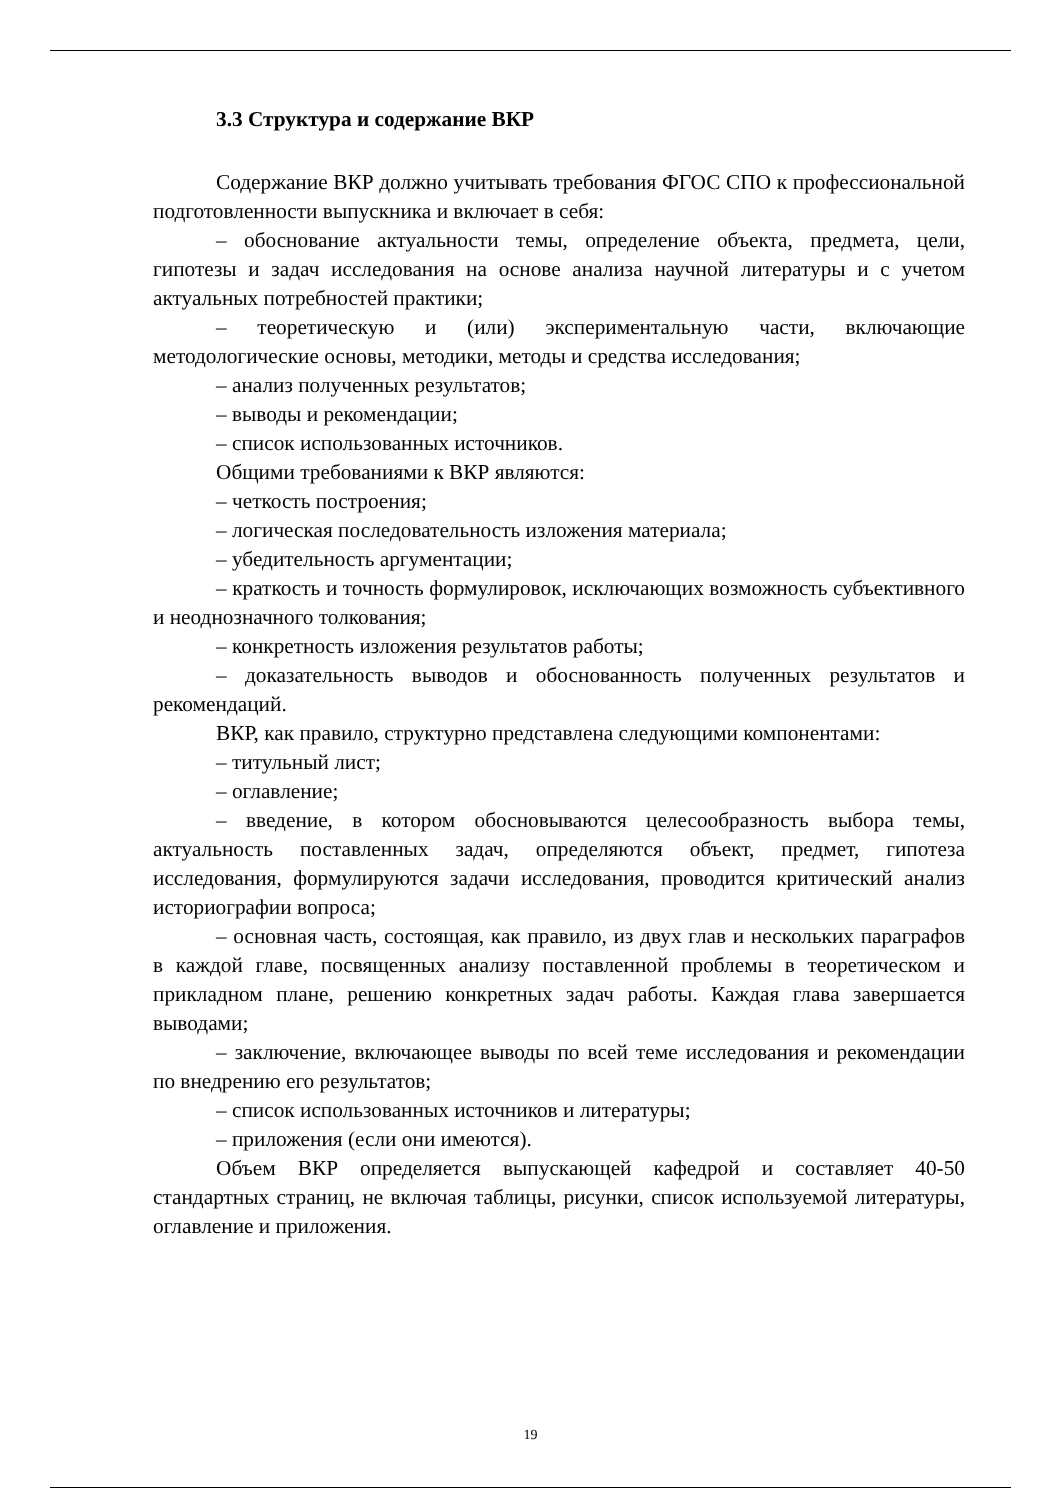3.3 Структура и содержание ВКР
Содержание ВКР должно учитывать требования ФГОС СПО к профессиональной подготовленности выпускника и включает в себя:
– обоснование актуальности темы, определение объекта, предмета, цели, гипотезы и задач исследования на основе анализа научной литературы и с учетом актуальных потребностей практики;
– теоретическую и (или) экспериментальную части, включающие методологические основы, методики, методы и средства исследования;
– анализ полученных результатов;
– выводы и рекомендации;
– список использованных источников.
Общими требованиями к ВКР являются:
– четкость построения;
– логическая последовательность изложения материала;
– убедительность аргументации;
– краткость и точность формулировок, исключающих возможность субъективного и неоднозначного толкования;
– конкретность изложения результатов работы;
– доказательность выводов и обоснованность полученных результатов и рекомендаций.
ВКР, как правило, структурно представлена следующими компонентами:
– титульный лист;
– оглавление;
– введение, в котором обосновываются целесообразность выбора темы, актуальность поставленных задач, определяются объект, предмет, гипотеза исследования, формулируются задачи исследования, проводится критический анализ историографии вопроса;
– основная часть, состоящая, как правило, из двух глав и нескольких параграфов в каждой главе, посвященных анализу поставленной проблемы в теоретическом и прикладном плане, решению конкретных задач работы. Каждая глава завершается выводами;
– заключение, включающее выводы по всей теме исследования и рекомендации по внедрению его результатов;
– список использованных источников и литературы;
– приложения (если они имеются).
Объем ВКР определяется выпускающей кафедрой и составляет 40-50 стандартных страниц, не включая таблицы, рисунки, список используемой литературы, оглавление и приложения.
19